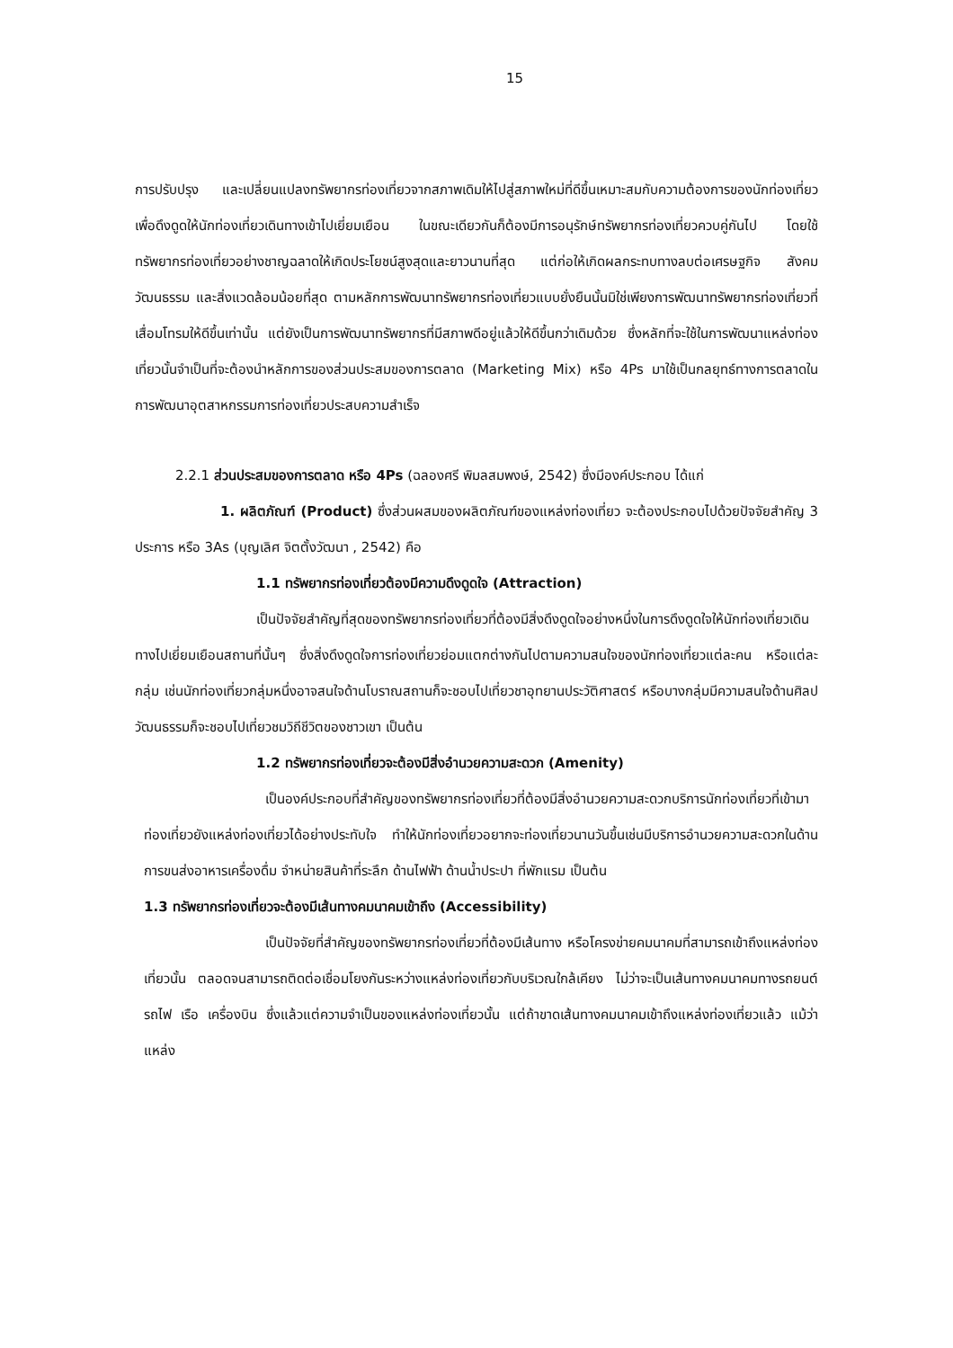15
การปรับปรุง และเปลี่ยนแปลงทรัพยากรท่องเที่ยวจากสภาพเดิมให้ไปสู่สภาพใหม่ที่ดีขึ้นเหมาะสมกับความต้องการของนักท่องเที่ยวเพื่อดึงดูดให้นักท่องเที่ยวเดินทางเข้าไปเยี่ยมเยือน ในขณะเดียวกันก็ต้องมีการอนุรักษ์ทรัพยากรท่องเที่ยวควบคู่กันไป โดยใช้ทรัพยากรท่องเที่ยวอย่างชาญฉลาดให้เกิดประโยชน์สูงสุดและยาวนานที่สุด แต่ก่อให้เกิดผลกระทบทางลบต่อเศรษฐกิจ สังคม วัฒนธรรม และสิ่งแวดล้อมน้อยที่สุด ตามหลักการพัฒนาทรัพยากรท่องเที่ยวแบบยั่งยืนนั้นมิใช่เพียงการพัฒนาทรัพยากรท่องเที่ยวที่เสื่อมโทรมให้ดีขึ้นเท่านั้น แต่ยังเป็นการพัฒนาทรัพยากรที่มีสภาพดีอยู่แล้วให้ดีขึ้นกว่าเดิมด้วย ซึ่งหลักที่จะใช้ในการพัฒนาแหล่งท่องเที่ยวนั้นจำเป็นที่จะต้องนำหลักการของส่วนประสมของการตลาด (Marketing Mix) หรือ 4Ps มาใช้เป็นกลยุทธ์ทางการตลาดในการพัฒนาอุตสาหกรรมการท่องเที่ยวประสบความสำเร็จ
2.2.1 ส่วนประสมของการตลาด หรือ 4Ps (ฉลองศรี พิมลสมพงษ์, 2542) ซึ่งมีองค์ประกอบ ได้แก่
1. ผลิตภัณฑ์ (Product) ซึ่งส่วนผสมของผลิตภัณฑ์ของแหล่งท่องเที่ยว จะต้องประกอบไปด้วยปัจจัยสำคัญ 3 ประการ หรือ 3As (บุญเลิศ จิตตั้งวัฒนา , 2542) คือ
1.1 ทรัพยากรท่องเที่ยวต้องมีความดึงดูดใจ (Attraction)
เป็นปัจจัยสำคัญที่สุดของทรัพยากรท่องเที่ยวที่ต้องมีสิ่งดึงดูดใจอย่างหนึ่งในการดึงดูดใจให้นักท่องเที่ยวเดินทางไปเยี่ยมเยือนสถานที่นั้นๆ ซึ่งสิ่งดึงดูดใจการท่องเที่ยวย่อมแตกต่างกันไปตามความสนใจของนักท่องเที่ยวแต่ละคน หรือแต่ละกลุ่ม เช่นนักท่องเที่ยวกลุ่มหนึ่งอาจสนใจด้านโบราณสถานก็จะชอบไปเที่ยวชาอุทยานประวัติศาสตร์ หรือบางกลุ่มมีความสนใจด้านศิลปวัฒนธรรมก็จะชอบไปเที่ยวชมวิถีชีวิตของชาวเขา เป็นต้น
1.2 ทรัพยากรท่องเที่ยวจะต้องมีสิ่งอำนวยความสะดวก (Amenity)
เป็นองค์ประกอบที่สำคัญของทรัพยากรท่องเที่ยวที่ต้องมีสิ่งอำนวยความสะดวกบริการนักท่องเที่ยวที่เข้ามาท่องเที่ยวยังแหล่งท่องเที่ยวได้อย่างประทับใจ ทำให้นักท่องเที่ยวอยากจะท่องเที่ยวนานวันขึ้นเช่นมีบริการอำนวยความสะดวกในด้านการขนส่งอาหารเครื่องดื่ม จำหน่ายสินค้าที่ระลึก ด้านไฟฟ้า ด้านน้ำประปา ที่พักแรม เป็นต้น
1.3 ทรัพยากรท่องเที่ยวจะต้องมีเส้นทางคมนาคมเข้าถึง (Accessibility)
เป็นปัจจัยที่สำคัญของทรัพยากรท่องเที่ยวที่ต้องมีเส้นทาง หรือโครงข่ายคมนาคมที่สามารถเข้าถึงแหล่งท่องเที่ยวนั้น ตลอดจนสามารถติดต่อเชื่อมโยงกันระหว่างแหล่งท่องเที่ยวกับบริเวณใกล้เคียง ไม่ว่าจะเป็นเส้นทางคมนาคมทางรถยนต์ รถไฟ เรือ เครื่องบิน ซึ่งแล้วแต่ความจำเป็นของแหล่งท่องเที่ยวนั้น แต่ถ้าขาดเส้นทางคมนาคมเข้าถึงแหล่งท่องเที่ยวแล้ว แม้ว่าแหล่ง